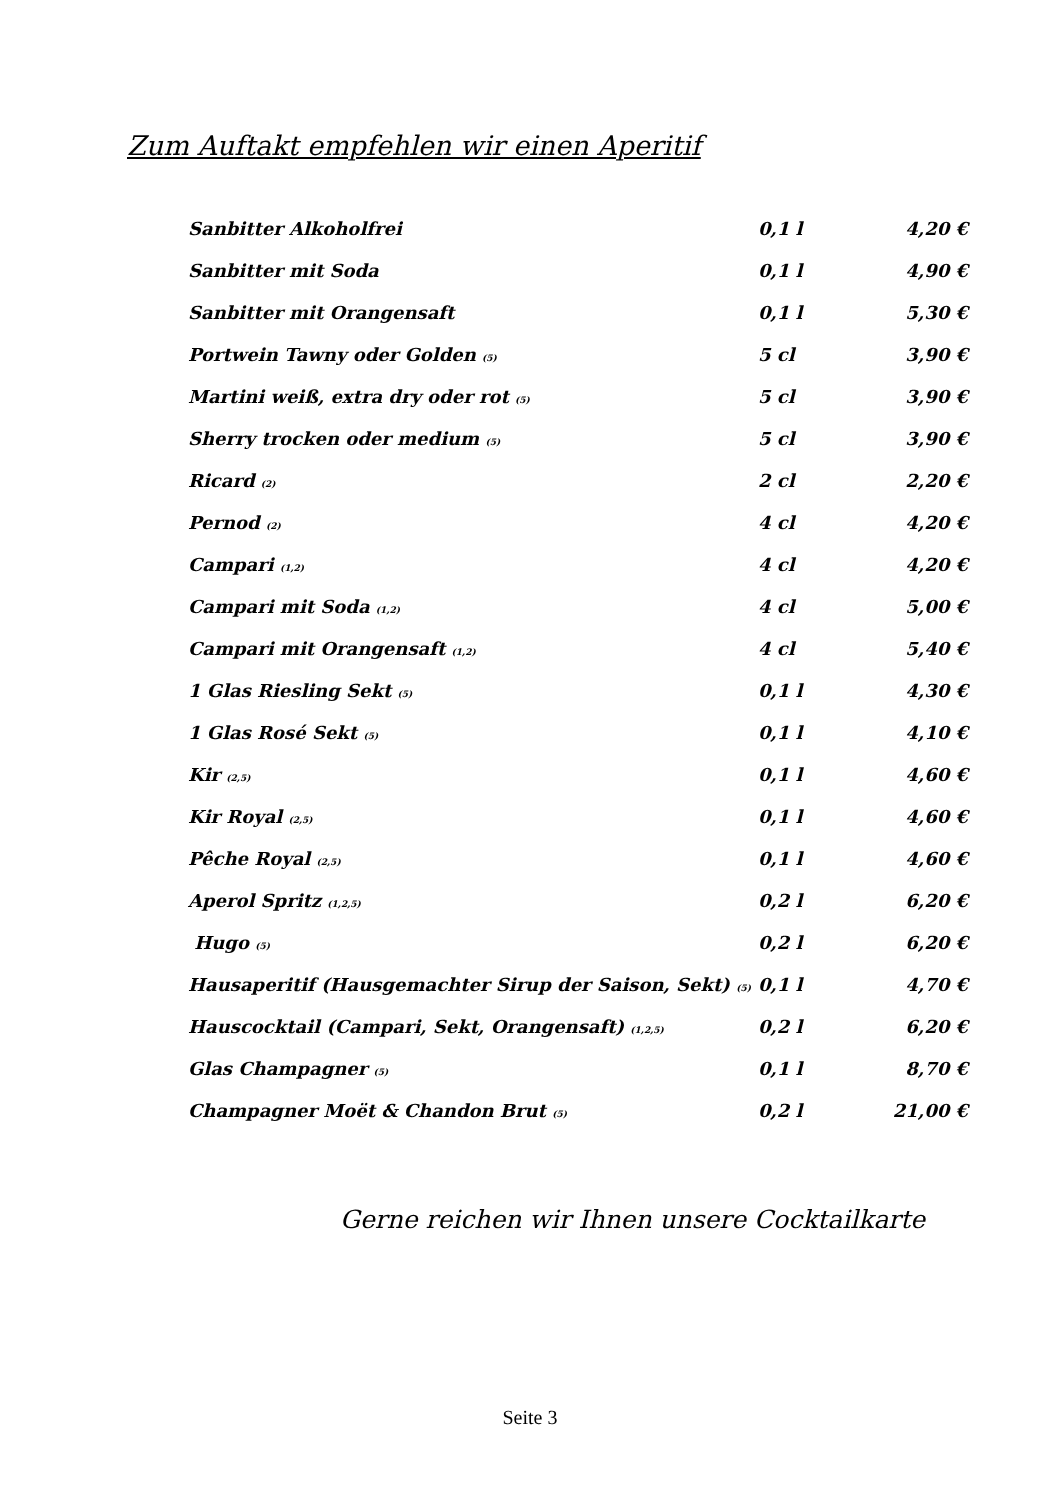Zum Auftakt empfehlen wir einen Aperitif
| Sanbitter Alkoholfrei | 0,1 l | 4,20 € |
| Sanbitter mit Soda | 0,1 l | 4,90 € |
| Sanbitter mit Orangensaft | 0,1 l | 5,30 € |
| Portwein Tawny oder Golden <sup>(5)</sup> | 5 cl | 3,90 € |
| Martini weiß, extra dry oder rot <sup>(5)</sup> | 5 cl | 3,90 € |
| Sherry trocken oder medium <sup>(5)</sup> | 5 cl | 3,90 € |
| Ricard <sup>(2)</sup> | 2 cl | 2,20 € |
| Pernod <sup>(2)</sup> | 4 cl | 4,20 € |
| Campari <sup>(1,2)</sup> | 4 cl | 4,20 € |
| Campari mit Soda <sup>(1,2)</sup> | 4 cl | 5,00 € |
| Campari mit Orangensaft <sup>(1,2)</sup> | 4 cl | 5,40 € |
| 1 Glas Riesling Sekt <sup>(5)</sup> | 0,1 l | 4,30 € |
| 1 Glas Rosé Sekt <sup>(5)</sup> | 0,1 l | 4,10 € |
| Kir <sup>(2,5)</sup> | 0,1 l | 4,60 € |
| Kir Royal <sup>(2,5)</sup> | 0,1 l | 4,60 € |
| Pêche Royal <sup>(2,5)</sup> | 0,1 l | 4,60 € |
| Aperol Spritz <sup>(1,2,5)</sup> | 0,2 l | 6,20 € |
| Hugo <sup>(5)</sup> | 0,2 l | 6,20 € |
| Hausaperitif (Hausgemachter Sirup der Saison, Sekt) <sup>(5)</sup> | 0,1 l | 4,70 € |
| Hauscocktail (Campari, Sekt, Orangensaft) <sup>(1,2,5)</sup> | 0,2 l | 6,20 € |
| Glas Champagner <sup>(5)</sup> | 0,1 l | 8,70 € |
| Champagner Moët & Chandon Brut <sup>(5)</sup> | 0,2 l | 21,00 € |
Gerne reichen wir Ihnen unsere Cocktailkarte
Seite 3